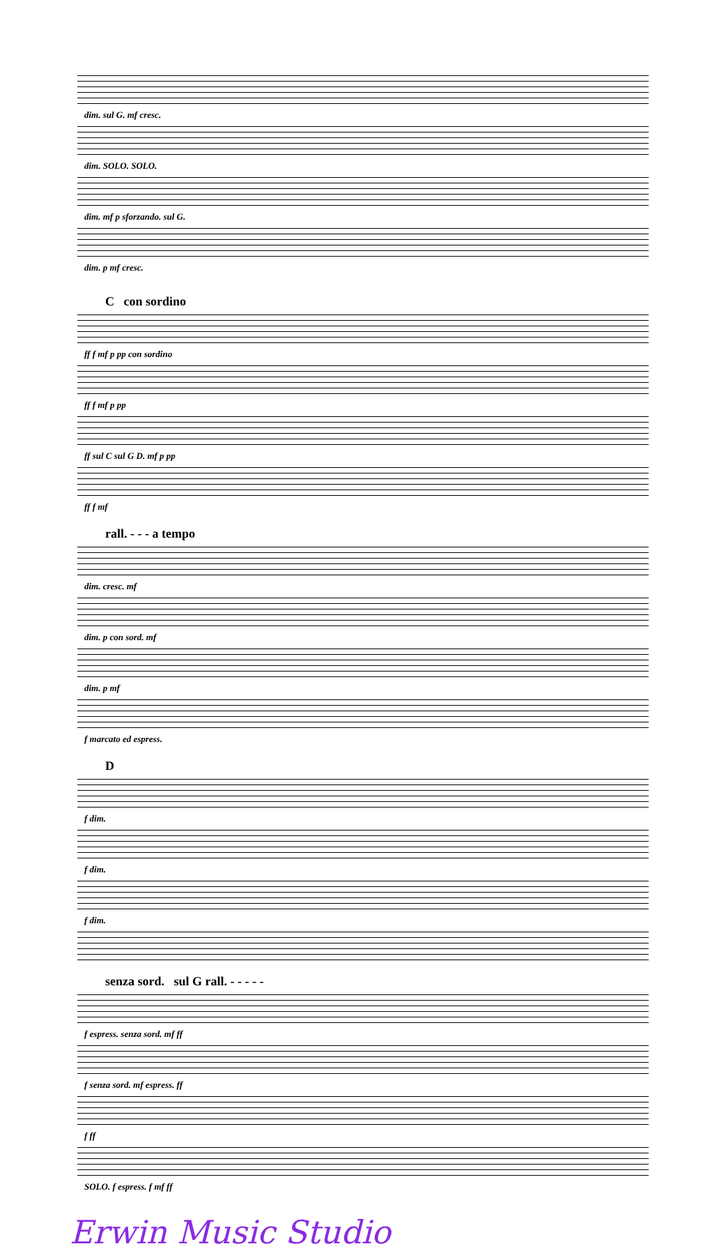dim. sul G. mf cresc.
dim. SOLO. SOLO.
dim. mf p sforzando. sul G.
dim. p mf cresc.
C con sordino
ff f mf p pp con sordino
ff f mf p pp
ff sul C sul G D. mf p pp
ff f mf
rall. - - - a tempo
dim. cresc. mf
dim. p con sord. mf
dim. p mf
f marcato ed espress.
D
f dim.
f dim.
f dim.
senza sord. sul G rall. - - - - -
f espress. senza sord. mf ff
f senza sord. mf espress. ff
f ff
SOLO. f espress. f mf ff
Erwin Music Studio